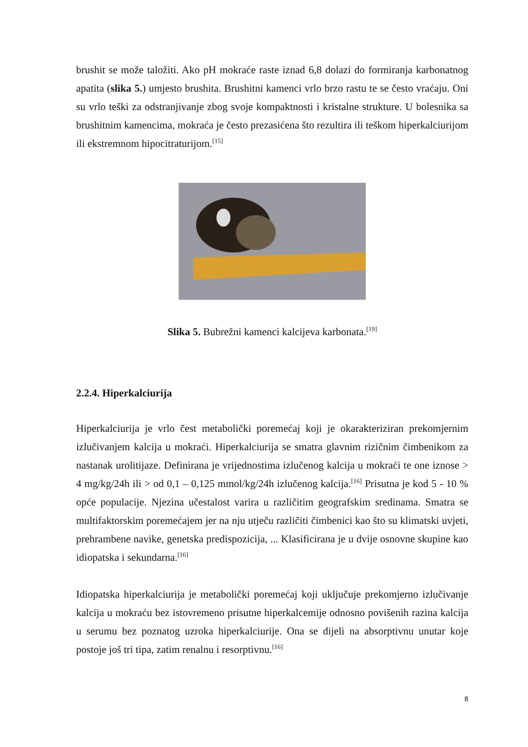brushit se može taložiti. Ako pH mokraće raste iznad 6,8 dolazi do formiranja karbonatnog apatita (slika 5.) umjesto brushita. Brushitni kamenci vrlo brzo rastu te se često vraćaju. Oni su vrlo teški za odstranjivanje zbog svoje kompaktnosti i kristalne strukture. U bolesnika sa brushitnim kamencima, mokraća je često prezasićena što rezultira ili teškom hiperkalciurijom ili ekstremnom hipocitraturijom.<sup>[15]</sup>
Slika 5. Bubrežni kamenci kalcijeva karbonata.<sup>[19]</sup>
2.2.4. Hiperkalciurija
Hiperkalciurija je vrlo čest metabolički poremećaj koji je okarakteriziran prekomjernim izlučivanjem kalcija u mokraći. Hiperkalciurija se smatra glavnim rizičnim čimbenikom za nastanak urolitijaze. Definirana je vrijednostima izlučenog kalcija u mokraći te one iznose > 4 mg/kg/24h ili > od 0,1 – 0,125 mmol/kg/24h izlučenog kalcija.<sup>[16]</sup> Prisutna je kod 5 - 10 % opće populacije. Njezina učestalost varira u različitim geografskim sredinama. Smatra se multifaktorskim poremećajem jer na nju utječu različiti čimbenici kao što su klimatski uvjeti, prehrambene navike, genetska predispozicija, ... Klasificirana je u dvije osnovne skupine kao idiopatska i sekundarna.<sup>[16]</sup>
Idiopatska hiperkalciurija je metabolički poremećaj koji uključuje prekomjerno izlučivanje kalcija u mokraću bez istovremeno prisutne hiperkalcemije odnosno povišenih razina kalcija u serumu bez poznatog uzroka hiperkalciurije. Ona se dijeli na absorptivnu unutar koje postoje još tri tipa, zatim renalnu i resorptivnu.<sup>[16]</sup>
8